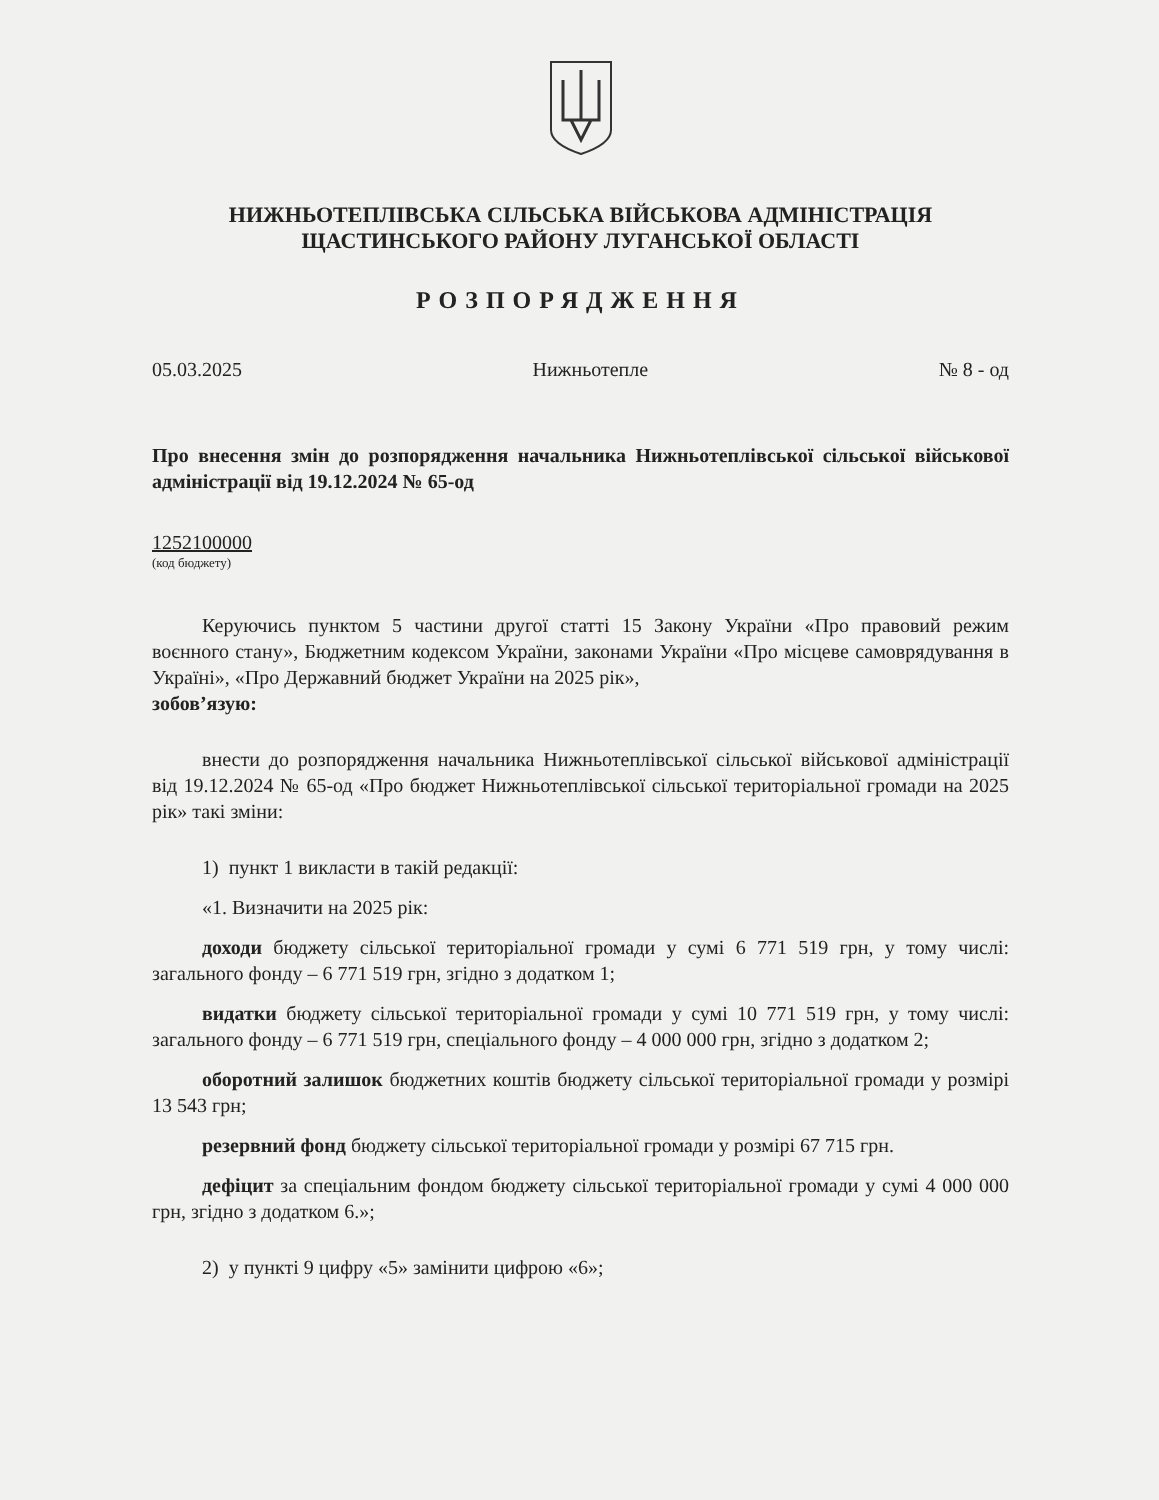НИЖНЬОТЕПЛІВСЬКА СІЛЬСЬКА ВІЙСЬКОВА АДМІНІСТРАЦІЯ
ЩАСТИНСЬКОГО РАЙОНУ ЛУГАНСЬКОЇ ОБЛАСТІ
РОЗПОРЯДЖЕННЯ
05.03.2025 Нижньотепле № 8 - од
Про внесення змін до розпорядження начальника Нижньотеплівської сільської військової адміністрації від 19.12.2024 № 65-од
1252100000
(код бюджету)
Керуючись пунктом 5 частини другої статті 15 Закону України «Про правовий режим воєнного стану», Бюджетним кодексом України, законами України «Про місцеве самоврядування в Україні», «Про Державний бюджет України на 2025 рік»,
зобов’язую:
внести до розпорядження начальника Нижньотеплівської сільської військової адміністрації від 19.12.2024 № 65-од «Про бюджет Нижньотеплівської сільської територіальної громади на 2025 рік» такі зміни:
1) пункт 1 викласти в такій редакції:
«1. Визначити на 2025 рік:
доходи бюджету сільської територіальної громади у сумі 6 771 519 грн, у тому числі: загального фонду – 6 771 519 грн, згідно з додатком 1;
видатки бюджету сільської територіальної громади у сумі 10 771 519 грн, у тому числі: загального фонду – 6 771 519 грн, спеціального фонду – 4 000 000 грн, згідно з додатком 2;
оборотний залишок бюджетних коштів бюджету сільської територіальної громади у розмірі 13 543 грн;
резервний фонд бюджету сільської територіальної громади у розмірі 67 715 грн.
дефіцит за спеціальним фондом бюджету сільської територіальної громади у сумі 4 000 000 грн, згідно з додатком 6.»;
2) у пункті 9 цифру «5» замінити цифрою «6»;